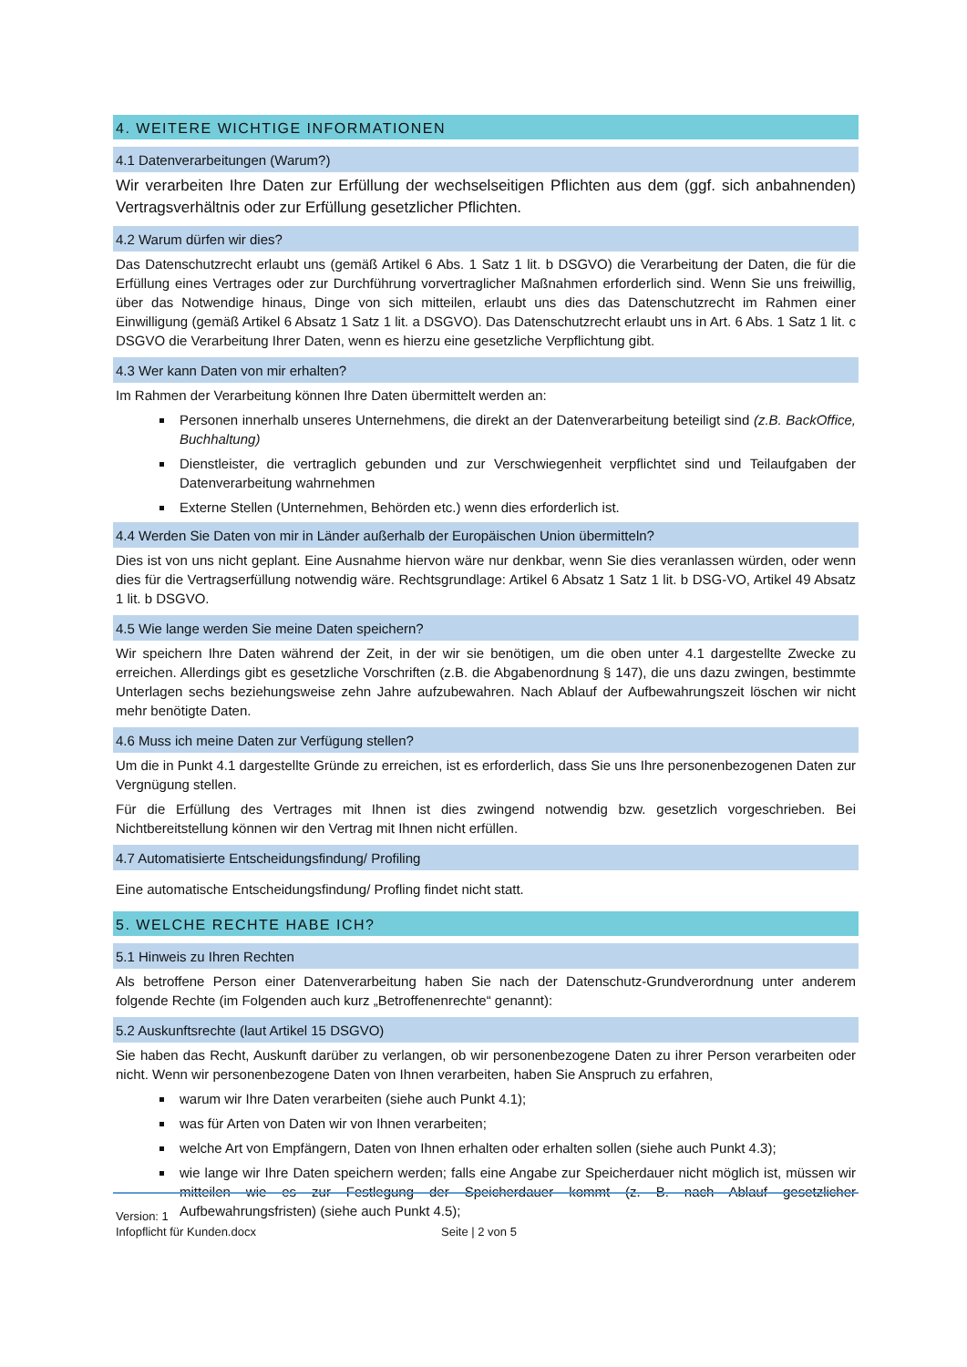4. WEITERE WICHTIGE INFORMATIONEN
4.1 Datenverarbeitungen (Warum?)
Wir verarbeiten Ihre Daten zur Erfüllung der wechselseitigen Pflichten aus dem (ggf. sich anbahnenden) Vertragsverhältnis oder zur Erfüllung gesetzlicher Pflichten.
4.2 Warum dürfen wir dies?
Das Datenschutzrecht erlaubt uns (gemäß Artikel 6 Abs. 1 Satz 1 lit. b DSGVO) die Verarbeitung der Daten, die für die Erfüllung eines Vertrages oder zur Durchführung vorvertraglicher Maßnahmen erforderlich sind. Wenn Sie uns freiwillig, über das Notwendige hinaus, Dinge von sich mitteilen, erlaubt uns dies das Datenschutzrecht im Rahmen einer Einwilligung (gemäß Artikel 6 Absatz 1 Satz 1 lit. a DSGVO). Das Datenschutzrecht erlaubt uns in Art. 6 Abs. 1 Satz 1 lit. c DSGVO die Verarbeitung Ihrer Daten, wenn es hierzu eine gesetzliche Verpflichtung gibt.
4.3 Wer kann Daten von mir erhalten?
Im Rahmen der Verarbeitung können Ihre Daten übermittelt werden an:
Personen innerhalb unseres Unternehmens, die direkt an der Datenverarbeitung beteiligt sind (z.B. BackOffice, Buchhaltung)
Dienstleister, die vertraglich gebunden und zur Verschwiegenheit verpflichtet sind und Teilaufgaben der Datenverarbeitung wahrnehmen
Externe Stellen (Unternehmen, Behörden etc.) wenn dies erforderlich ist.
4.4 Werden Sie Daten von mir in Länder außerhalb der Europäischen Union übermitteln?
Dies ist von uns nicht geplant. Eine Ausnahme hiervon wäre nur denkbar, wenn Sie dies veranlassen würden, oder wenn dies für die Vertragserfüllung notwendig wäre. Rechtsgrundlage: Artikel 6 Absatz 1 Satz 1 lit. b DSG-VO, Artikel 49 Absatz 1 lit. b DSGVO.
4.5 Wie lange werden Sie meine Daten speichern?
Wir speichern Ihre Daten während der Zeit, in der wir sie benötigen, um die oben unter 4.1 dargestellte Zwecke zu erreichen. Allerdings gibt es gesetzliche Vorschriften (z.B. die Abgabenordnung § 147), die uns dazu zwingen, bestimmte Unterlagen sechs beziehungsweise zehn Jahre aufzubewahren. Nach Ablauf der Aufbewahrungszeit löschen wir nicht mehr benötigte Daten.
4.6 Muss ich meine Daten zur Verfügung stellen?
Um die in Punkt 4.1 dargestellte Gründe zu erreichen, ist es erforderlich, dass Sie uns Ihre personenbezogenen Daten zur Vergnügung stellen.
Für die Erfüllung des Vertrages mit Ihnen ist dies zwingend notwendig bzw. gesetzlich vorgeschrieben. Bei Nichtbereitstellung können wir den Vertrag mit Ihnen nicht erfüllen.
4.7 Automatisierte Entscheidungsfindung/ Profiling
Eine automatische Entscheidungsfindung/ Profling findet nicht statt.
5. WELCHE RECHTE HABE ICH?
5.1 Hinweis zu Ihren Rechten
Als betroffene Person einer Datenverarbeitung haben Sie nach der Datenschutz-Grundverordnung unter anderem folgende Rechte (im Folgenden auch kurz „Betroffenenrechte“ genannt):
5.2 Auskunftsrechte (laut Artikel 15 DSGVO)
Sie haben das Recht, Auskunft darüber zu verlangen, ob wir personenbezogene Daten zu ihrer Person verarbeiten oder nicht. Wenn wir personenbezogene Daten von Ihnen verarbeiten, haben Sie Anspruch zu erfahren,
warum wir Ihre Daten verarbeiten (siehe auch Punkt 4.1);
was für Arten von Daten wir von Ihnen verarbeiten;
welche Art von Empfängern, Daten von Ihnen erhalten oder erhalten sollen (siehe auch Punkt 4.3);
wie lange wir Ihre Daten speichern werden; falls eine Angabe zur Speicherdauer nicht möglich ist, müssen wir mitteilen wie es zur Festlegung der Speicherdauer kommt (z. B. nach Ablauf gesetzlicher Aufbewahrungsfristen) (siehe auch Punkt 4.5);
Version: 1
Infopflicht für Kunden.docx Seite | 2 von 5